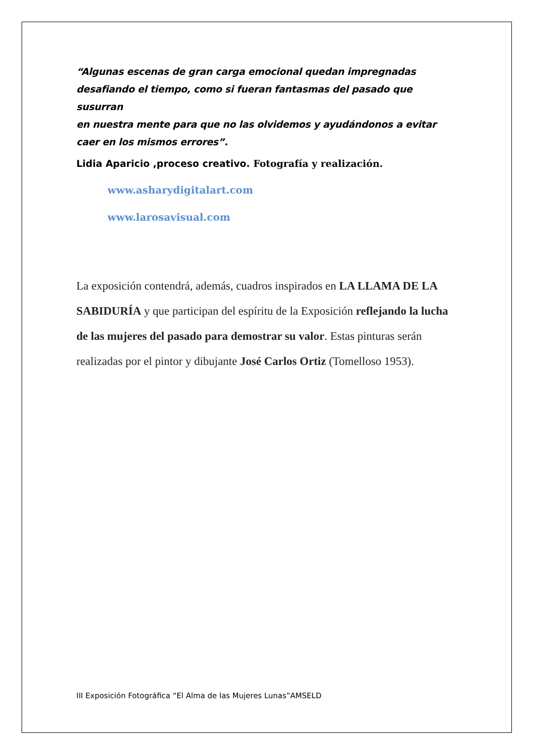“Algunas escenas de gran carga emocional quedan impregnadas
desafiando el tiempo, como si fueran fantasmas del pasado que susurran
en nuestra mente para que no las olvidemos y ayudándonos a evitar
caer en los mismos errores”.
Lidia Aparicio ,proceso creativo. Fotografía y realización.
www.asharydigitalart.com
www.larosavisual.com
La exposición contendrá, además, cuadros inspirados en LA LLAMA DE LA SABIDURÍA y que participan del espíritu de la Exposición reflejando la lucha de las mujeres del pasado para demostrar su valor. Estas pinturas serán realizadas por el pintor y dibujante José Carlos Ortiz (Tomelloso 1953).
III Exposición Fotográfica “El Alma de las Mujeres Lunas”AMSELD